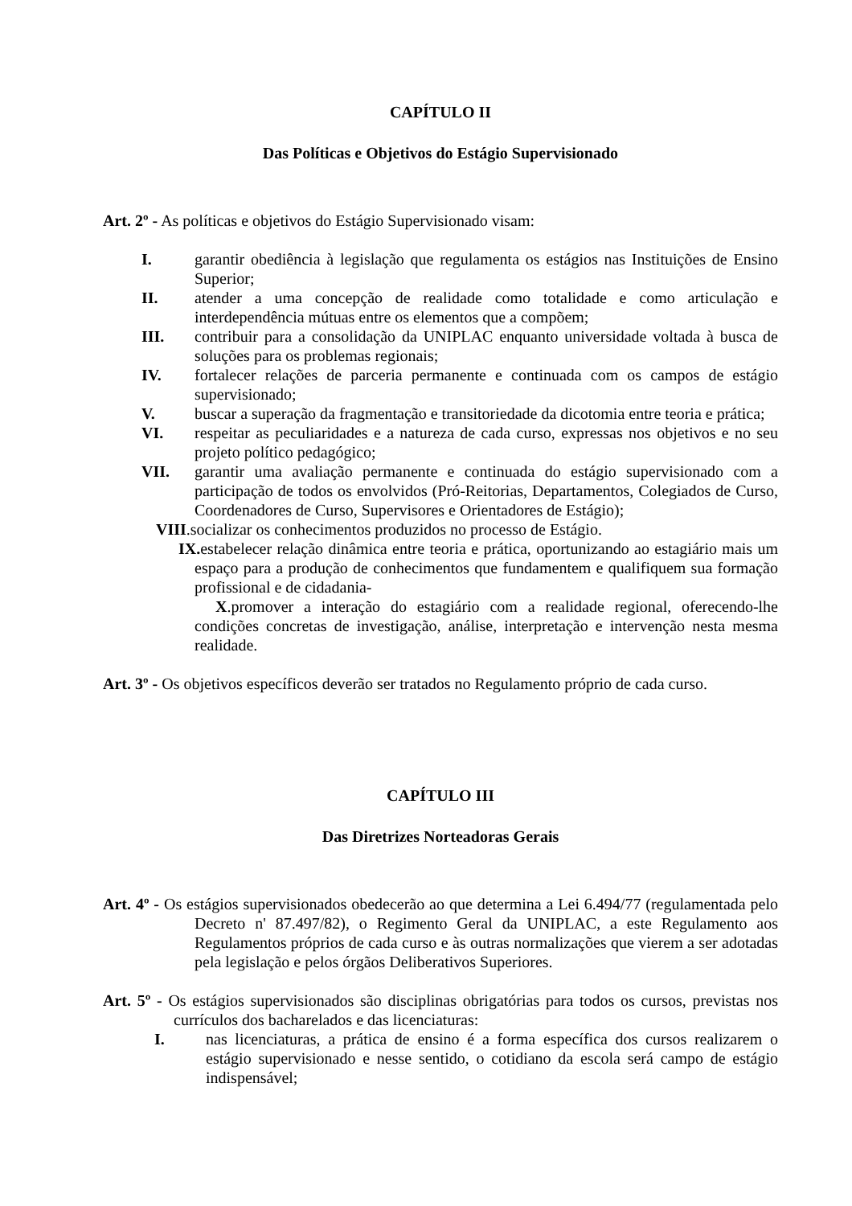CAPÍTULO II
Das Políticas e Objetivos do Estágio Supervisionado
Art. 2º - As políticas e objetivos do Estágio Supervisionado visam:
I. garantir obediência à legislação que regulamenta os estágios nas Instituições de Ensino Superior;
II. atender a uma concepção de realidade como totalidade e como articulação e interdependência mútuas entre os elementos que a compõem;
III. contribuir para a consolidação da UNIPLAC enquanto universidade voltada à busca de soluções para os problemas regionais;
IV. fortalecer relações de parceria permanente e continuada com os campos de estágio supervisionado;
V. buscar a superação da fragmentação e transitoriedade da dicotomia entre teoria e prática;
VI. respeitar as peculiaridades e a natureza de cada curso, expressas nos objetivos e no seu projeto político pedagógico;
VII. garantir uma avaliação permanente e continuada do estágio supervisionado com a participação de todos os envolvidos (Pró-Reitorias, Departamentos, Colegiados de Curso, Coordenadores de Curso, Supervisores e Orientadores de Estágio);
VIII.socializar os conhecimentos produzidos no processo de Estágio.
IX. estabelecer relação dinâmica entre teoria e prática, oportunizando ao estagiário mais um espaço para a produção de conhecimentos que fundamentem e qualifiquem sua formação profissional e de cidadania-
X.promover a interação do estagiário com a realidade regional, oferecendo-lhe condições concretas de investigação, análise, interpretação e intervenção nesta mesma realidade.
Art. 3º - Os objetivos específicos deverão ser tratados no Regulamento próprio de cada curso.
CAPÍTULO III
Das Diretrizes Norteadoras Gerais
Art. 4º - Os estágios supervisionados obedecerão ao que determina a Lei 6.494/77 (regulamentada pelo Decreto n' 87.497/82), o Regimento Geral da UNIPLAC, a este Regulamento aos Regulamentos próprios de cada curso e às outras normalizações que vierem a ser adotadas pela legislação e pelos órgãos Deliberativos Superiores.
Art. 5º - Os estágios supervisionados são disciplinas obrigatórias para todos os cursos, previstas nos currículos dos bacharelados e das licenciaturas:
I. nas licenciaturas, a prática de ensino é a forma específica dos cursos realizarem o estágio supervisionado e nesse sentido, o cotidiano da escola será campo de estágio indispensável;